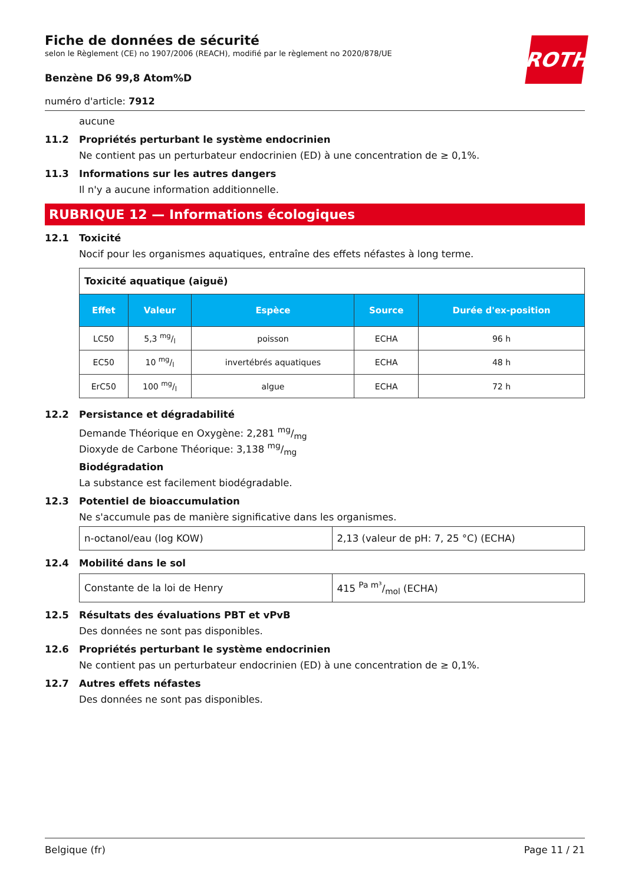ROTH
Fiche de données de sécurité
selon le Règlement (CE) no 1907/2006 (REACH), modifié par le règlement no 2020/878/UE
Benzène D6 99,8 Atom%D
numéro d'article: 7912
aucune
11.2 Propriétés perturbant le système endocrinien
Ne contient pas un perturbateur endocrinien (ED) à une concentration de ≥ 0,1%.
11.3 Informations sur les autres dangers
Il n'y a aucune information additionnelle.
RUBRIQUE 12 — Informations écologiques
12.1 Toxicité
Nocif pour les organismes aquatiques, entraîne des effets néfastes à long terme.
| Toxicité aquatique (aiguë) | | | | |
| Effet | Valeur | Espèce | Source | Durée d'ex-position |
| LC50 | 5,3 mg/l | poisson | ECHA | 96 h |
| EC50 | 10 mg/l | invertébrés aquatiques | ECHA | 48 h |
| ErC50 | 100 mg/l | algue | ECHA | 72 h |
12.2 Persistance et dégradabilité
Demande Théorique en Oxygène: 2,281 mg/mg
Dioxyde de Carbone Théorique: 3,138 mg/mg
Biodégradation
La substance est facilement biodégradable.
12.3 Potentiel de bioaccumulation
Ne s'accumule pas de manière significative dans les organismes.
| n-octanol/eau (log KOW) | 2,13 (valeur de pH: 7, 25 °C) (ECHA) |
12.4 Mobilité dans le sol
| Constante de la loi de Henry | 415 Pa m³/mol (ECHA) |
12.5 Résultats des évaluations PBT et vPvB
Des données ne sont pas disponibles.
12.6 Propriétés perturbant le système endocrinien
Ne contient pas un perturbateur endocrinien (ED) à une concentration de ≥ 0,1%.
12.7 Autres effets néfastes
Des données ne sont pas disponibles.
Belgique (fr) Page 11 / 21